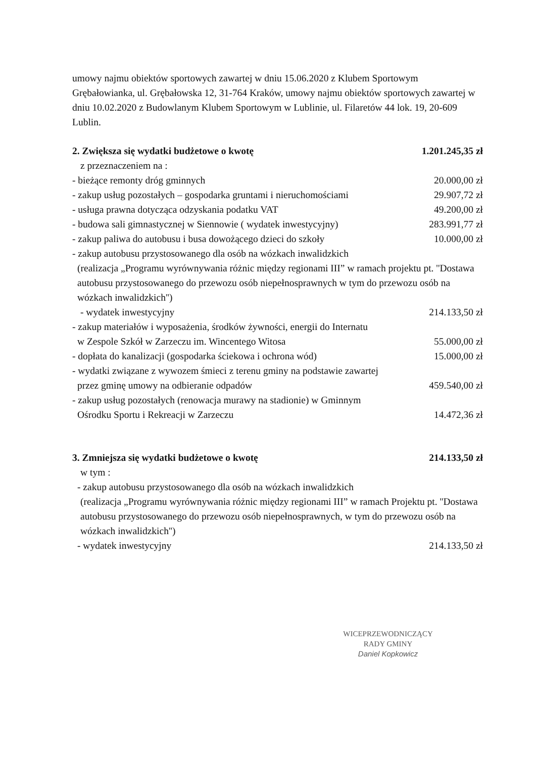umowy najmu obiektów sportowych zawartej w dniu 15.06.2020 z Klubem Sportowym Grębałowianka, ul. Grębałowska 12, 31-764 Kraków, umowy najmu obiektów sportowych zawartej w dniu 10.02.2020 z Budowlanym Klubem Sportowym w Lublinie, ul. Filaretów 44 lok. 19, 20-609 Lublin.
2. Zwiększa się wydatki budżetowe o kwotę 1.201.245,35 zł
z przeznaczeniem na :
- bieżące remonty dróg gminnych 20.000,00 zł
- zakup usług pozostałych – gospodarka gruntami i nieruchomościami 29.907,72 zł
- usługa prawna dotycząca odzyskania podatku VAT 49.200,00 zł
- budowa sali gimnastycznej w Siennowie ( wydatek inwestycyjny) 283.991,77 zł
- zakup paliwa do autobusu i busa dowożącego dzieci do szkoły 10.000,00 zł
- zakup autobusu przystosowanego dla osób na wózkach inwalidzkich
(realizacja „Programu wyrównywania różnic między regionami III” w ramach projektu pt. ''Dostawa autobusu przystosowanego do przewozu osób niepełnosprawnych w tym do przewozu osób na wózkach inwalidzkich'')
- wydatek inwestycyjny 214.133,50 zł
- zakup materiałów i wyposażenia, środków żywności, energii do Internatu
w Zespole Szkół w Zarzeczu im. Wincentego Witosa 55.000,00 zł
- dopłata do kanalizacji (gospodarka ściekowa i ochrona wód) 15.000,00 zł
- wydatki związane z wywozem śmieci z terenu gminy na podstawie zawartej
przez gminę umowy na odbieranie odpadów 459.540,00 zł
- zakup usług pozostałych (renowacja murawy na stadionie) w Gminnym
Ośrodku Sportu i Rekreacji w Zarzeczu 14.472,36 zł
3. Zmniejsza się wydatki budżetowe o kwotę 214.133,50 zł
w tym :
- zakup autobusu przystosowanego dla osób na wózkach inwalidzkich
(realizacja „Programu wyrównywania różnic między regionami III” w ramach Projektu pt. ''Dostawa autobusu przystosowanego do przewozu osób niepełnosprawnych, w tym do przewozu osób na wózkach inwalidzkich'')
- wydatek inwestycyjny 214.133,50 zł
WICEPRZEWODNICZĄCY
RADY GMINY
Daniel Kopkowicz